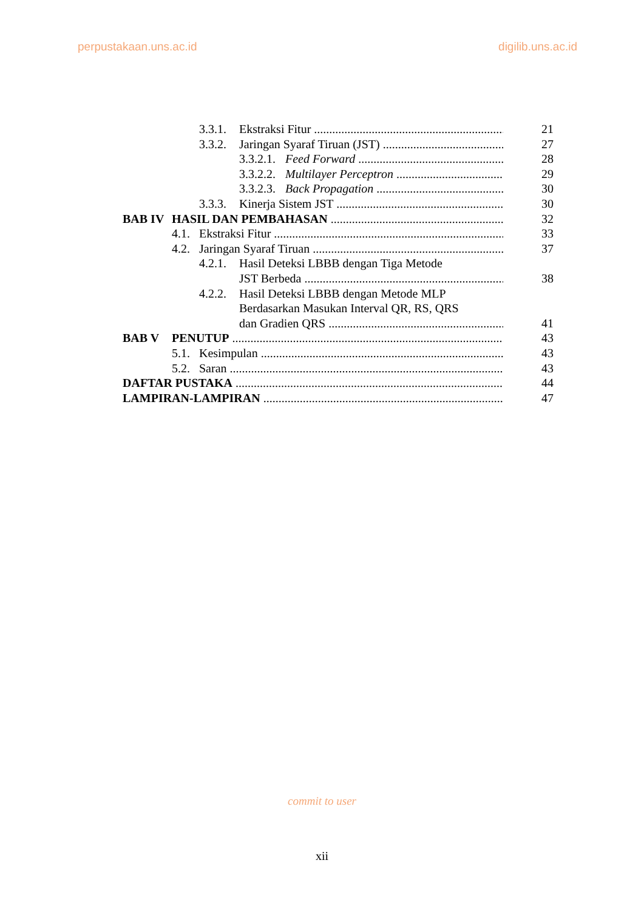perpustakaan.uns.ac.id digilib.uns.ac.id
3.3.1. Ekstraksi Fitur 21
3.3.2. Jaringan Syaraf Tiruan (JST) 27
3.3.2.1. Feed Forward 28
3.3.2.2. Multilayer Perceptron 29
3.3.2.3. Back Propagation 30
3.3.3. Kinerja Sistem JST 30
BAB IV HASIL DAN PEMBAHASAN 32
4.1. Ekstraksi Fitur 33
4.2. Jaringan Syaraf Tiruan 37
4.2.1. Hasil Deteksi LBBB dengan Tiga Metode
JST Berbeda 38
4.2.2. Hasil Deteksi LBBB dengan Metode MLP
Berdasarkan Masukan Interval QR, RS, QRS
dan Gradien QRS 41
BAB V PENUTUP 43
5.1. Kesimpulan 43
5.2. Saran 43
DAFTAR PUSTAKA 44
LAMPIRAN-LAMPIRAN 47
commit to user
xii